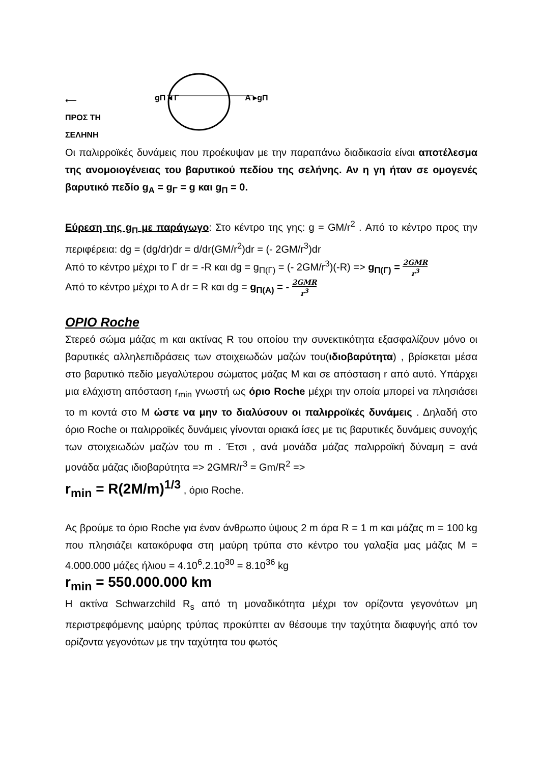⟵
ΠΡΟΣ ΤΗ
ΣΕΛΗΝΗ
gΠ ◂ Γ Α ▸gΠ
Οι παλιρροϊκές δυνάμεις που προέκυψαν με την παραπάνω διαδικασία είναι αποτέλεσμα της ανομοιογένειας του βαρυτικού πεδίου της σελήνης. Αν η γη ήταν σε ομογενές βαρυτικό πεδίο g<sub>A</sub> = g<sub>Γ</sub> = g και g<sub>Π</sub> = 0.
Εύρεση της g<sub>Π</sub> με παράγωγο: Στο κέντρο της γης: g = GM/r<sup>2</sup> . Από το κέντρο προς την περιφέρεια: dg = (dg/dr)dr = d/dr(GM/r<sup>2</sup>)dr = (- 2GM/r<sup>3</sup>)dr
Από το κέντρο μέχρι το Γ dr = -R και dg = g<sub>Π(Γ)</sub> = (- 2GM/r<sup>3</sup>)(-R) => g<sub>Π(Γ)</sub> = 2GMR r<sup>3</sup>
Από το κέντρο μέχρι το Α dr = R και dg = g<sub>Π(Α)</sub> = - 2GMR r<sup>3</sup>
ΟΡΙΟ Roche
Στερεό σώμα μάζας m και ακτίνας R του οποίου την συνεκτικότητα εξασφαλίζουν μόνο οι βαρυτικές αλληλεπιδράσεις των στοιχειωδών μαζών του(ιδιοβαρύτητα) , βρίσκεται μέσα στο βαρυτικό πεδίο μεγαλύτερου σώματος μάζας Μ και σε απόσταση r από αυτό. Υπάρχει μια ελάχιστη απόσταση r<sub>min</sub> γνωστή ως όριο Roche μέχρι την οποία μπορεί να πλησιάσει το m κοντά στο Μ ώστε να μην το διαλύσουν οι παλιρροϊκές δυνάμεις . Δηλαδή στο όριο Roche οι παλιρροϊκές δυνάμεις γίνονται οριακά ίσες με τις βαρυτικές δυνάμεις συνοχής των στοιχειωδών μαζών του m . Έτσι , ανά μονάδα μάζας παλιρροϊκή δύναμη = ανά μονάδα μάζας ιδιοβαρύτητα => 2GMR/r<sup>3</sup> = Gm/R<sup>2</sup> =>
r<sub>min</sub> = R(2M/m)<sup>1/3</sup> , όριο Roche.
Ας βρούμε το όριο Roche για έναν άνθρωπο ύψους 2 m άρα R = 1 m και μάζας m = 100 kg που πλησιάζει κατακόρυφα στη μαύρη τρύπα στο κέντρο του γαλαξία μας μάζας Μ = 4.000.000 μάζες ήλιου = 4.10<sup>6</sup>.2.10<sup>30</sup> = 8.10<sup>36</sup> kg
r<sub>min</sub> = 550.000.000 km
Η ακτίνα Schwarzchild R<sub>s</sub> από τη μοναδικότητα μέχρι τον ορίζοντα γεγονότων μη περιστρεφόμενης μαύρης τρύπας προκύπτει αν θέσουμε την ταχύτητα διαφυγής από τον ορίζοντα γεγονότων με την ταχύτητα του φωτός